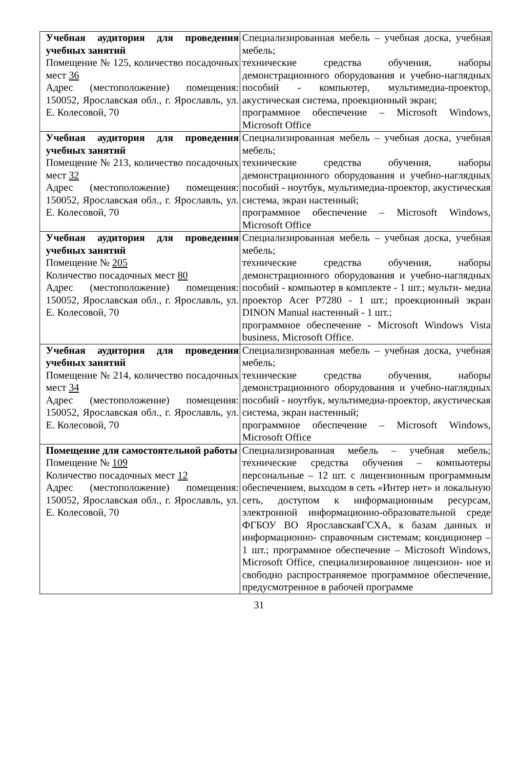| Учебная аудитория для проведения учебных занятий Помещение № 125, количество посадочных мест 36 Адрес (местоположение) помещения: 150052, Ярославская обл., г. Ярославль, ул. Е. Колесовой, 70 | Специализированная мебель – учебная доска, учебная мебель; технические средства обучения, наборы демонстрационного оборудования и учебно-наглядных пособий - компьютер, мультимедиа-проектор, акустическая система, проекционный экран; программное обеспечение – Microsoft Windows, Microsoft Office |
| Учебная аудитория для проведения учебных занятий Помещение № 213, количество посадочных мест 32 Адрес (местоположение) помещения: 150052, Ярославская обл., г. Ярославль, ул. Е. Колесовой, 70 | Специализированная мебель – учебная доска, учебная мебель; технические средства обучения, наборы демонстрационного оборудования и учебно-наглядных пособий - ноутбук, мультимедиа-проектор, акустическая система, экран настенный; программное обеспечение – Microsoft Windows, Microsoft Office |
| Учебная аудитория для проведения учебных занятий Помещение № 205 Количество посадочных мест 80 Адрес (местоположение) помещения: 150052, Ярославская обл., г. Ярославль, ул. Е. Колесовой, 70 | Специализированная мебель – учебная доска, учебная мебель; технические средства обучения, наборы демонстрационного оборудования и учебно-наглядных пособий - компьютер в комплекте - 1 шт.; мульти- медиа проектор Acer P7280 - 1 шт.; проекционный экран DINON Manual настенный - 1 шт.; программное обеспечение - Microsoft Windows Vista business, Microsoft Office. |
| Учебная аудитория для проведения учебных занятий Помещение № 214, количество посадочных мест 34 Адрес (местоположение) помещения: 150052, Ярославская обл., г. Ярославль, ул. Е. Колесовой, 70 | Специализированная мебель – учебная доска, учебная мебель; технические средства обучения, наборы демонстрационного оборудования и учебно-наглядных пособий - ноутбук, мультимедиа-проектор, акустическая система, экран настенный; программное обеспечение – Microsoft Windows, Microsoft Office |
| Помещение для самостоятельной работы Помещение № 109 Количество посадочных мест 12 Адрес (местоположение) помещения: 150052, Ярославская обл., г. Ярославль, ул. Е. Колесовой, 70 | Специализированная мебель – учебная мебель; технические средства обучения – компьютеры персональные – 12 шт. с лицензионным программным обеспечением, выходом в сеть «Интер нет» и локальную сеть, доступом к информационным ресурсам, электронной информационно-образовательной среде ФГБОУ ВО ЯрославскаяГСХА, к базам данных и информационно- справочным системам; кондиционер – 1 шт.; программное обеспечение – Microsoft Windows, Microsoft Office, специализированное лицензион- ное и свободно распространяемое программное обеспечение, предусмотренное в рабочей программе |
31